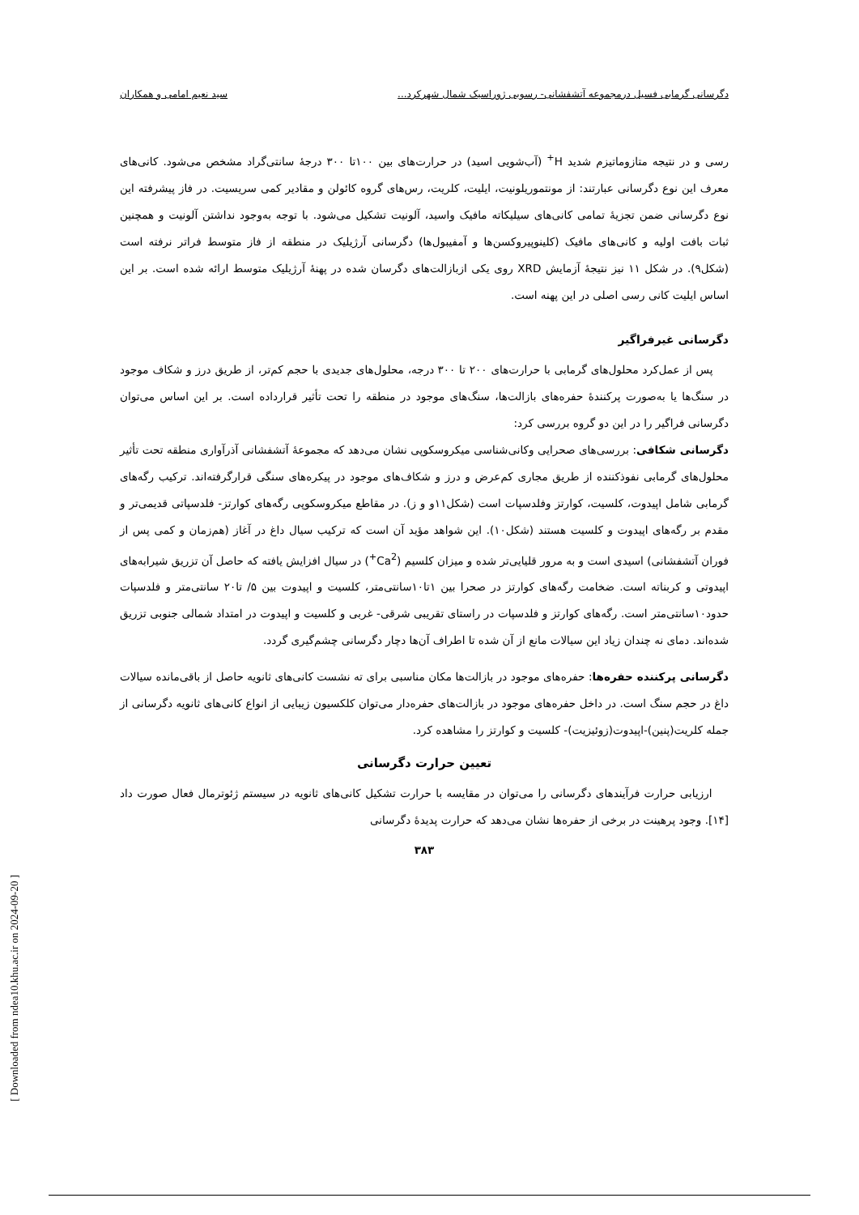دگرسانی گرمابی فسیل درمجموعه آتشفشانی- رسوبی ژوراسیک شمال شهرکرد... سید نعیم امامی و همکاران
رسی و در نتیجه متازوماتیزم شدید H<sup>+</sup> (آب‌شویی اسید) در حرارت‌های بین ۱۰۰تا ۳۰۰ درجهٔ سانتی‌گراد مشخص می‌شود. کانی‌های معرف این نوع دگرسانی عبارتند: از مونتموریلونیت، ایلیت، کلریت، رس‌های گروه کائولن و مقادیر کمی سریسیت. در فاز پیشرفته این نوع دگرسانی ضمن تجزیهٔ تمامی کانی‌های سیلیکاته مافیک واسید، آلونیت تشکیل می‌شود. با توجه به‌وجود نداشتن آلونیت و همچنین ثبات بافت اولیه و کانی‌های مافیک (کلینوپیروکسن‌ها و آمفیبول‌ها) دگرسانی آرژیلیک در منطقه از فاز متوسط فراتر نرفته است (شکل۹). در شکل ۱۱ نیز نتیجهٔ آزمایش XRD روی یکی ازبازالت‌های دگرسان شده در پهنهٔ آرژیلیک متوسط ارائه شده است. بر این اساس ایلیت کانی رسی اصلی در این پهنه است.
دگرسانی غیرفراگیر
پس از عمل‌کرد محلول‌های گرمابی با حرارت‌های ۲۰۰ تا ۳۰۰ درجه، محلول‌های جدیدی با حجم کم‌تر، از طریق درز و شکاف موجود در سنگ‌ها یا به‌صورت پرکنندهٔ حفره‌های بازالت‌ها، سنگ‌های موجود در منطقه را تحت تأثیر قرارداده است. بر این اساس می‌توان دگرسانی فراگیر را در این دو گروه بررسی کرد:
دگرسانی شکافی: بررسی‌های صحرایی وکانی‌شناسی میکروسکوپی نشان می‌دهد که مجموعهٔ آتشفشانی آذرآواری منطقه تحت تأثیر محلول‌های گرمابی نفوذکننده از طریق مجاری کم‌عرض و درز و شکاف‌های موجود در پیکره‌های سنگی قرارگرفته‌اند. ترکیب رگه‌های گرمابی شامل اپیدوت، کلسیت، کوارتز وفلدسپات است (شکل۱۱و و ز). در مقاطع میکروسکوپی رگه‌های کوارتز- فلدسپاتی قدیمی‌تر و مقدم بر رگه‌های اپیدوت و کلسیت هستند (شکل۱۰). این شواهد مؤید آن است که ترکیب سیال داغ در آغاز (هم‌زمان و کمی پس از فوران آتشفشانی) اسیدی است و به مرور قلیایی‌تر شده و میزان کلسیم (Ca<sup>2+</sup>) در سیال افزایش یافته که حاصل آن تزریق شیرابه‌های اپیدوتی و کربناته است. ضخامت رگه‌های کوارتز در صحرا بین ۱تا۱۰سانتی‌متر، کلسیت و اپیدوت بین ۵/ تا۲۰ سانتی‌متر و فلدسپات حدود۱۰سانتی‌متر است. رگه‌های کوارتز و فلدسپات در راستای تقریبی شرقی- غربی و کلسیت و اپیدوت در امتداد شمالی جنوبی تزریق شده‌اند. دمای نه چندان زیاد این سیالات مانع از آن شده تا اطراف آن‌ها دچار دگرسانی چشم‌گیری گردد.
دگرسانی پرکننده حفره‌ها: حفره‌های موجود در بازالت‌ها مکان مناسبی برای ته نشست کانی‌های ثانویه حاصل از باقی‌مانده سیالات داغ در حجم سنگ است. در داخل حفره‌های موجود در بازالت‌های حفره‌دار می‌توان کلکسیون زیبایی از انواع کانی‌های ثانویه دگرسانی از جمله کلریت(پنین)-اپیدوت(زوئیزیت)- کلسیت و کوارتز را مشاهده کرد.
تعیین حرارت دگرسانی
ارزیابی حرارت فرآیندهای دگرسانی را می‌توان در مقایسه با حرارت تشکیل کانی‌های ثانویه در سیستم ژئوترمال فعال صورت داد [۱۴]. وجود پرهینت در برخی از حفره‌ها نشان می‌دهد که حرارت پدیدهٔ دگرسانی
۳۸۳
[ Downloaded from ndea10.khu.ac.ir on 2024-09-20 ]